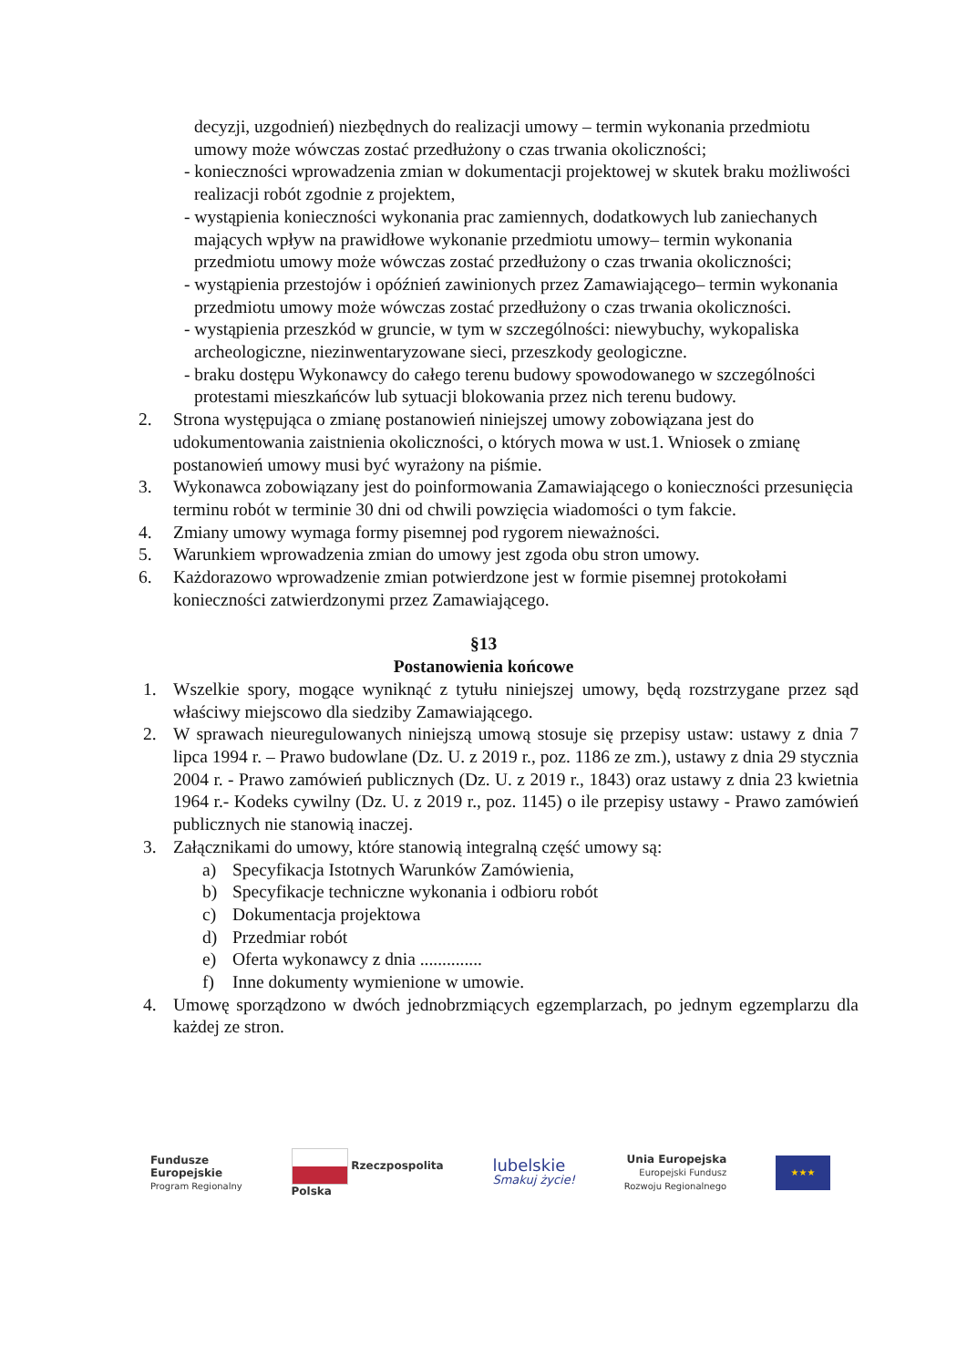decyzji, uzgodnień) niezbędnych do realizacji umowy – termin wykonania przedmiotu umowy może wówczas zostać przedłużony o czas trwania okoliczności;
- konieczności wprowadzenia zmian w dokumentacji projektowej w skutek braku możliwości realizacji robót zgodnie z projektem,
- wystąpienia konieczności wykonania prac zamiennych, dodatkowych lub zaniechanych mających wpływ na prawidłowe wykonanie przedmiotu umowy– termin wykonania przedmiotu umowy może wówczas zostać przedłużony o czas trwania okoliczności;
- wystąpienia przestojów i opóźnień zawinionych przez Zamawiającego– termin wykonania przedmiotu umowy może wówczas zostać przedłużony o czas trwania okoliczności.
- wystąpienia przeszkód w gruncie, w tym w szczególności: niewybuchy, wykopaliska archeologiczne, niezinwentaryzowane sieci, przeszkody geologiczne.
- braku dostępu Wykonawcy do całego terenu budowy spowodowanego w szczególności protestami mieszkańców lub sytuacji blokowania przez nich terenu budowy.
2. Strona występująca o zmianę postanowień niniejszej umowy zobowiązana jest do udokumentowania zaistnienia okoliczności, o których mowa w ust.1. Wniosek o zmianę postanowień umowy musi być wyrażony na piśmie.
3. Wykonawca zobowiązany jest do poinformowania Zamawiającego o konieczności przesunięcia terminu robót w terminie 30 dni od chwili powzięcia wiadomości o tym fakcie.
4. Zmiany umowy wymaga formy pisemnej pod rygorem nieważności.
5. Warunkiem wprowadzenia zmian do umowy jest zgoda obu stron umowy.
6. Każdorazowo wprowadzenie zmian potwierdzone jest w formie pisemnej protokołami konieczności zatwierdzonymi przez Zamawiającego.
§13
Postanowienia końcowe
1. Wszelkie spory, mogące wyniknąć z tytułu niniejszej umowy, będą rozstrzygane przez sąd właściwy miejscowo dla siedziby Zamawiającego.
2. W sprawach nieuregulowanych niniejszą umową stosuje się przepisy ustaw: ustawy z dnia 7 lipca 1994 r. – Prawo budowlane (Dz. U. z 2019 r., poz. 1186 ze zm.), ustawy z dnia 29 stycznia 2004 r. - Prawo zamówień publicznych (Dz. U. z 2019 r., 1843) oraz ustawy z dnia 23 kwietnia 1964 r.- Kodeks cywilny (Dz. U. z 2019 r., poz. 1145) o ile przepisy ustawy - Prawo zamówień publicznych nie stanowią inaczej.
3. Załącznikami do umowy, które stanowią integralną część umowy są:
a) Specyfikacja Istotnych Warunków Zamówienia,
b) Specyfikacje techniczne wykonania i odbioru robót
c) Dokumentacja projektowa
d) Przedmiar robót
e) Oferta wykonawcy z dnia ..............
f) Inne dokumenty wymienione w umowie.
4. Umowę sporządzono w dwóch jednobrzmiących egzemplarzach, po jednym egzemplarzu dla każdej ze stron.
Fundusze
Europejskie
Program Regionalny
Rzeczpospolita
Polska
lubelskie
Smakuj życie!
Unia Europejska
Europejski Fundusz
Rozwoju Regionalnego
★★★